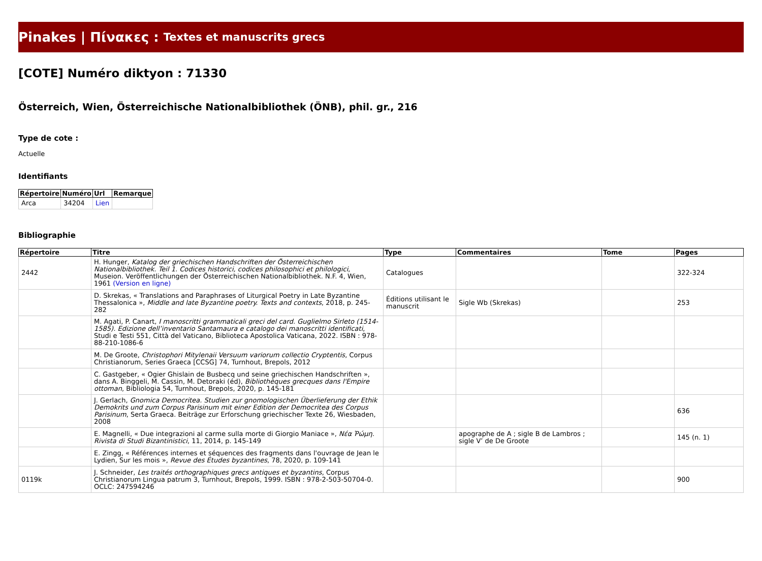Pinakes | Πίνακες : Textes et manuscrits grecs
[COTE] Numéro diktyon : 71330
Österreich, Wien, Österreichische Nationalbibliothek (ÖNB), phil. gr., 216
Type de cote :
Actuelle
Identifiants
| Répertoire | Numéro | Url | Remarque |
| --- | --- | --- | --- |
| Arca | 34204 | Lien | |
Bibliographie
| Répertoire | Titre | Type | Commentaires | Tome | Pages |
| --- | --- | --- | --- | --- | --- |
| 2442 | H. Hunger, Katalog der griechischen Handschriften der Österreichischen Nationalbibliothek. Teil 1. Codices historici, codices philosophici et philologici , Museion. Veröffentlichungen der Österreichischen Nationalbibliothek. N.F. 4, Wien, 1961 (Version en ligne) | Catalogues | | | 322-324 |
| | D. Skrekas, « Translations and Paraphrases of Liturgical Poetry in Late Byzantine Thessalonica », Middle and late Byzantine poetry. Texts and contexts , 2018, p. 245-282 | Éditions utilisant le manuscrit | Sigle Wb (Skrekas) | | 253 |
| | M. Agati, P. Canart, I manoscritti grammaticali greci del card. Guglielmo Sirleto (1514-1585). Edizione dell’inventario Santamaura e catalogo dei manoscritti identificati , Studi e Testi 551, Città del Vaticano, Biblioteca Apostolica Vaticana, 2022. ISBN : 978-88-210-1086-6 | | | | |
| | M. De Groote, Christophori Mitylenaii Versuum variorum collectio Cryptentis , Corpus Christianorum, Series Graeca [CCSG] 74, Turnhout, Brepols, 2012 | | | | |
| | C. Gastgeber, « Ogier Ghislain de Busbecq und seine griechischen Handschriften », dans A. Binggeli, M. Cassin, M. Detoraki (éd), Bibliothèques grecques dans l'Empire ottoman , Bibliologia 54, Turnhout, Brepols, 2020, p. 145-181 | | | | |
| | J. Gerlach, Gnomica Democritea. Studien zur gnomologischen Überlieferung der Ethik Demokrits und zum Corpus Parisinum mit einer Edition der Democritea des Corpus Parisinum , Serta Graeca. Beiträge zur Erforschung griechischer Texte 26, Wiesbaden, 2008 | | | | 636 |
| | E. Magnelli, « Due integrazioni al carme sulla morte di Giorgio Maniace », Νέα Ῥώμη. Rivista di Studi Bizantinistici , 11, 2014, p. 145-149 | | apographe de A ; sigle B de Lambros ; sigle V’ de De Groote | | 145 (n. 1) |
| | E. Zingg, « Références internes et séquences des fragments dans l'ouvrage de Jean le Lydien, Sur les mois », Revue des Études byzantines , 78, 2020, p. 109-141 | | | | |
| 0119k | J. Schneider, Les traités orthographiques grecs antiques et byzantins , Corpus Christianorum Lingua patrum 3, Turnhout, Brepols, 1999. ISBN : 978-2-503-50704-0. OCLC: 247594246 | | | | 900 |